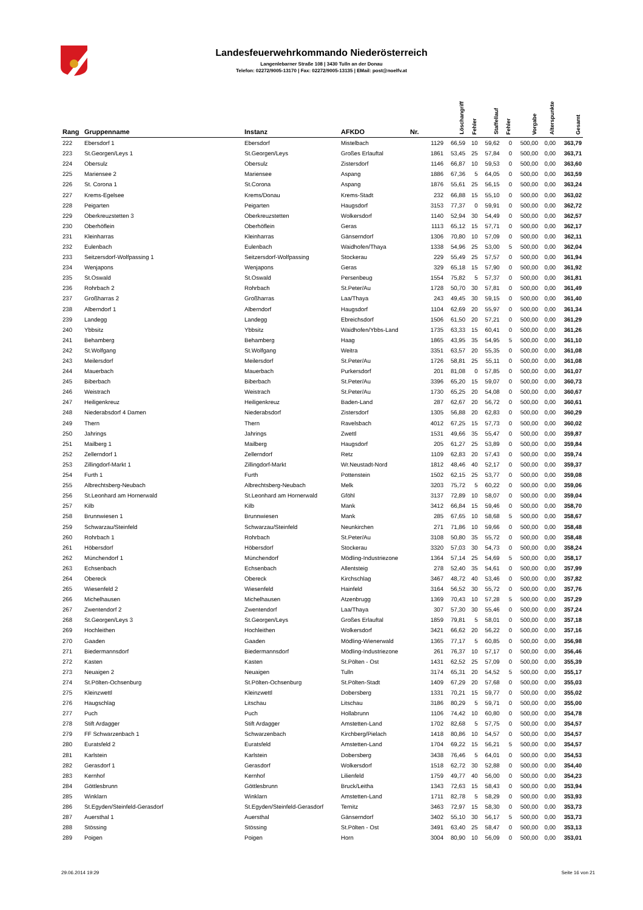Landesfeuerwehrkommando Niederösterreich
Langenlebarner Straße 108 | 3430 Tulln an der Donau
Telefon: 02272/9005-13170 | Fax: 02272/9005-13135 | EMail: post@noelfv.at
| Rang | Gruppenname | Instanz | AFKDO | Nr. | Löschangriff | Fehler | Staffellauf | Fehler | Vorgabe | Alterspunkte | Gesamt |
| --- | --- | --- | --- | --- | --- | --- | --- | --- | --- | --- | --- |
| 222 | Ebersdorf 1 | Ebersdorf | Mistelbach | 1129 | 66,59 | 10 | 59,62 | 0 | 500,00 | 0,00 | 363,79 |
| 223 | St.Georgen/Leys 1 | St.Georgen/Leys | Großes Erlauftal | 1861 | 53,45 | 25 | 57,84 | 0 | 500,00 | 0,00 | 363,71 |
| 224 | Obersulz | Obersulz | Zistersdorf | 1146 | 66,87 | 10 | 59,53 | 0 | 500,00 | 0,00 | 363,60 |
| 225 | Mariensee 2 | Mariensee | Aspang | 1886 | 67,36 | 5 | 64,05 | 0 | 500,00 | 0,00 | 363,59 |
| 226 | St. Corona 1 | St.Corona | Aspang | 1876 | 55,61 | 25 | 56,15 | 0 | 500,00 | 0,00 | 363,24 |
| 227 | Krems-Egelsee | Krems/Donau | Krems-Stadt | 232 | 66,88 | 15 | 55,10 | 0 | 500,00 | 0,00 | 363,02 |
| 228 | Peigarten | Peigarten | Haugsdorf | 3153 | 77,37 | 0 | 59,91 | 0 | 500,00 | 0,00 | 362,72 |
| 229 | Oberkreuzstetten 3 | Oberkreuzstetten | Wolkersdorf | 1140 | 52,94 | 30 | 54,49 | 0 | 500,00 | 0,00 | 362,57 |
| 230 | Oberhöflein | Oberhöflein | Geras | 1113 | 65,12 | 15 | 57,71 | 0 | 500,00 | 0,00 | 362,17 |
| 231 | Kleinharras | Kleinharras | Gänserndorf | 1306 | 70,80 | 10 | 57,09 | 0 | 500,00 | 0,00 | 362,11 |
| 232 | Eulenbach | Eulenbach | Waidhofen/Thaya | 1338 | 54,96 | 25 | 53,00 | 5 | 500,00 | 0,00 | 362,04 |
| 233 | Seitzersdorf-Wolfpassing 1 | Seitzersdorf-Wolfpassing | Stockerau | 229 | 55,49 | 25 | 57,57 | 0 | 500,00 | 0,00 | 361,94 |
| 234 | Wenjapons | Wenjapons | Geras | 329 | 65,18 | 15 | 57,90 | 0 | 500,00 | 0,00 | 361,92 |
| 235 | St.Oswald | St.Oswald | Persenbeug | 1554 | 75,82 | 5 | 57,37 | 0 | 500,00 | 0,00 | 361,81 |
| 236 | Rohrbach 2 | Rohrbach | St.Peter/Au | 1728 | 50,70 | 30 | 57,81 | 0 | 500,00 | 0,00 | 361,49 |
| 237 | Großharras 2 | Großharras | Laa/Thaya | 243 | 49,45 | 30 | 59,15 | 0 | 500,00 | 0,00 | 361,40 |
| 238 | Alberndorf 1 | Alberndorf | Haugsdorf | 1104 | 62,69 | 20 | 55,97 | 0 | 500,00 | 0,00 | 361,34 |
| 239 | Landegg | Landegg | Ebreichsdorf | 1506 | 61,50 | 20 | 57,21 | 0 | 500,00 | 0,00 | 361,29 |
| 240 | Ybbsitz | Ybbsitz | Waidhofen/Ybbs-Land | 1735 | 63,33 | 15 | 60,41 | 0 | 500,00 | 0,00 | 361,26 |
| 241 | Behamberg | Behamberg | Haag | 1865 | 43,95 | 35 | 54,95 | 5 | 500,00 | 0,00 | 361,10 |
| 242 | St.Wolfgang | St.Wolfgang | Weitra | 3351 | 63,57 | 20 | 55,35 | 0 | 500,00 | 0,00 | 361,08 |
| 243 | Meilersdorf | Meilersdorf | St.Peter/Au | 1726 | 58,81 | 25 | 55,11 | 0 | 500,00 | 0,00 | 361,08 |
| 244 | Mauerbach | Mauerbach | Purkersdorf | 201 | 81,08 | 0 | 57,85 | 0 | 500,00 | 0,00 | 361,07 |
| 245 | Biberbach | Biberbach | St.Peter/Au | 3396 | 65,20 | 15 | 59,07 | 0 | 500,00 | 0,00 | 360,73 |
| 246 | Weistrach | Weistrach | St.Peter/Au | 1730 | 65,25 | 20 | 54,08 | 0 | 500,00 | 0,00 | 360,67 |
| 247 | Heiligenkreuz | Heiligenkreuz | Baden-Land | 287 | 62,67 | 20 | 56,72 | 0 | 500,00 | 0,00 | 360,61 |
| 248 | Niederabsdorf 4 Damen | Niederabsdorf | Zistersdorf | 1305 | 56,88 | 20 | 62,83 | 0 | 500,00 | 0,00 | 360,29 |
| 249 | Thern | Thern | Ravelsbach | 4012 | 67,25 | 15 | 57,73 | 0 | 500,00 | 0,00 | 360,02 |
| 250 | Jahrings | Jahrings | Zwettl | 1531 | 49,66 | 35 | 55,47 | 0 | 500,00 | 0,00 | 359,87 |
| 251 | Mailberg 1 | Mailberg | Haugsdorf | 205 | 61,27 | 25 | 53,89 | 0 | 500,00 | 0,00 | 359,84 |
| 252 | Zellerndorf 1 | Zellerndorf | Retz | 1109 | 62,83 | 20 | 57,43 | 0 | 500,00 | 0,00 | 359,74 |
| 253 | Zillingdorf-Markt 1 | Zillingdorf-Markt | Wr.Neustadt-Nord | 1812 | 48,46 | 40 | 52,17 | 0 | 500,00 | 0,00 | 359,37 |
| 254 | Furth 1 | Furth | Pottenstein | 1502 | 62,15 | 25 | 53,77 | 0 | 500,00 | 0,00 | 359,08 |
| 255 | Albrechtsberg-Neubach | Albrechtsberg-Neubach | Melk | 3203 | 75,72 | 5 | 60,22 | 0 | 500,00 | 0,00 | 359,06 |
| 256 | St.Leonhard am Hornerwald | St.Leonhard am Hornerwald | Gföhl | 3137 | 72,89 | 10 | 58,07 | 0 | 500,00 | 0,00 | 359,04 |
| 257 | Kilb | Kilb | Mank | 3412 | 66,84 | 15 | 59,46 | 0 | 500,00 | 0,00 | 358,70 |
| 258 | Brunnwiesen 1 | Brunnwiesen | Mank | 285 | 67,65 | 10 | 58,68 | 5 | 500,00 | 0,00 | 358,67 |
| 259 | Schwarzau/Steinfeld | Schwarzau/Steinfeld | Neunkirchen | 271 | 71,86 | 10 | 59,66 | 0 | 500,00 | 0,00 | 358,48 |
| 260 | Rohrbach 1 | Rohrbach | St.Peter/Au | 3108 | 50,80 | 35 | 55,72 | 0 | 500,00 | 0,00 | 358,48 |
| 261 | Höbersdorf | Höbersdorf | Stockerau | 3320 | 57,03 | 30 | 54,73 | 0 | 500,00 | 0,00 | 358,24 |
| 262 | Münchendorf 1 | Münchendorf | Mödling-Industriezone | 1364 | 57,14 | 25 | 54,69 | 5 | 500,00 | 0,00 | 358,17 |
| 263 | Echsenbach | Echsenbach | Allentsteig | 278 | 52,40 | 35 | 54,61 | 0 | 500,00 | 0,00 | 357,99 |
| 264 | Obereck | Obereck | Kirchschlag | 3467 | 48,72 | 40 | 53,46 | 0 | 500,00 | 0,00 | 357,82 |
| 265 | Wiesenfeld 2 | Wiesenfeld | Hainfeld | 3164 | 56,52 | 30 | 55,72 | 0 | 500,00 | 0,00 | 357,76 |
| 266 | Michelhausen | Michelhausen | Atzenbrugg | 1369 | 70,43 | 10 | 57,28 | 5 | 500,00 | 0,00 | 357,29 |
| 267 | Zwentendorf 2 | Zwentendorf | Laa/Thaya | 307 | 57,30 | 30 | 55,46 | 0 | 500,00 | 0,00 | 357,24 |
| 268 | St.Georgen/Leys 3 | St.Georgen/Leys | Großes Erlauftal | 1859 | 79,81 | 5 | 58,01 | 0 | 500,00 | 0,00 | 357,18 |
| 269 | Hochleithen | Hochleithen | Wolkersdorf | 3421 | 66,62 | 20 | 56,22 | 0 | 500,00 | 0,00 | 357,16 |
| 270 | Gaaden | Gaaden | Mödling-Wienerwald | 1365 | 77,17 | 5 | 60,85 | 0 | 500,00 | 0,00 | 356,98 |
| 271 | Biedermannsdorf | Biedermannsdorf | Mödling-Industriezone | 261 | 76,37 | 10 | 57,17 | 0 | 500,00 | 0,00 | 356,46 |
| 272 | Kasten | Kasten | St.Pölten - Ost | 1431 | 62,52 | 25 | 57,09 | 0 | 500,00 | 0,00 | 355,39 |
| 273 | Neuaigen 2 | Neuaigen | Tulln | 3174 | 65,31 | 20 | 54,52 | 5 | 500,00 | 0,00 | 355,17 |
| 274 | St.Pölten-Ochsenburg | St.Pölten-Ochsenburg | St.Pölten-Stadt | 1409 | 67,29 | 20 | 57,68 | 0 | 500,00 | 0,00 | 355,03 |
| 275 | Kleinzwettl | Kleinzwettl | Dobersberg | 1331 | 70,21 | 15 | 59,77 | 0 | 500,00 | 0,00 | 355,02 |
| 276 | Haugschlag | Litschau | Litschau | 3186 | 80,29 | 5 | 59,71 | 0 | 500,00 | 0,00 | 355,00 |
| 277 | Puch | Puch | Hollabrunn | 1106 | 74,42 | 10 | 60,80 | 0 | 500,00 | 0,00 | 354,78 |
| 278 | Stift Ardagger | Stift Ardagger | Amstetten-Land | 1702 | 82,68 | 5 | 57,75 | 0 | 500,00 | 0,00 | 354,57 |
| 279 | FF Schwarzenbach 1 | Schwarzenbach | Kirchberg/Pielach | 1418 | 80,86 | 10 | 54,57 | 0 | 500,00 | 0,00 | 354,57 |
| 280 | Euratsfeld 2 | Euratsfeld | Amstetten-Land | 1704 | 69,22 | 15 | 56,21 | 5 | 500,00 | 0,00 | 354,57 |
| 281 | Karlstein | Karlstein | Dobersberg | 3438 | 76,46 | 5 | 64,01 | 0 | 500,00 | 0,00 | 354,53 |
| 282 | Gerasdorf 1 | Gerasdorf | Wolkersdorf | 1518 | 62,72 | 30 | 52,88 | 0 | 500,00 | 0,00 | 354,40 |
| 283 | Kernhof | Kernhof | Lilienfeld | 1759 | 49,77 | 40 | 56,00 | 0 | 500,00 | 0,00 | 354,23 |
| 284 | Göttlesbrunn | Göttlesbrunn | Bruck/Leitha | 1343 | 72,63 | 15 | 58,43 | 0 | 500,00 | 0,00 | 353,94 |
| 285 | Winklarn | Winklarn | Amstetten-Land | 1711 | 82,78 | 5 | 58,29 | 0 | 500,00 | 0,00 | 353,93 |
| 286 | St.Egyden/Steinfeld-Gerasdorf | St.Egyden/Steinfeld-Gerasdorf | Ternitz | 3463 | 72,97 | 15 | 58,30 | 0 | 500,00 | 0,00 | 353,73 |
| 287 | Auersthal 1 | Auersthal | Gänserndorf | 3402 | 55,10 | 30 | 56,17 | 5 | 500,00 | 0,00 | 353,73 |
| 288 | Stössing | Stössing | St.Pölten - Ost | 3491 | 63,40 | 25 | 58,47 | 0 | 500,00 | 0,00 | 353,13 |
| 289 | Poigen | Poigen | Horn | 3004 | 80,90 | 10 | 56,09 | 0 | 500,00 | 0,00 | 353,01 |
29.06.2014 19:29 Seite 16 von 21